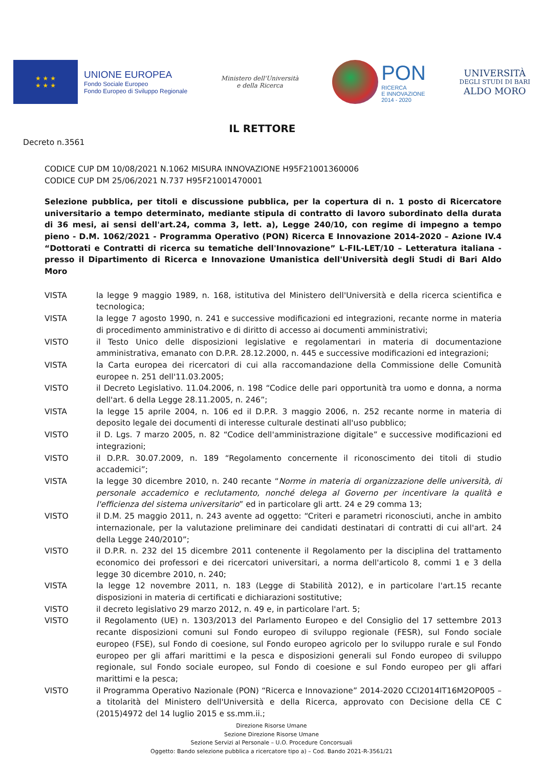★ ★ ★
★ ★ ★
UNIONE EUROPEA
Fondo Sociale Europeo
Fondo Europeo di Sviluppo Regionale
Ministero dell'Università
e della Ricerca
PON
RICERCA
E INNOVAZIONE
2014 - 2020
UNIVERSITÀ
DEGLI STUDI DI BARI
ALDO MORO
IL RETTORE
Decreto n.3561
CODICE CUP DM 10/08/2021 N.1062 MISURA INNOVAZIONE H95F21001360006
CODICE CUP DM 25/06/2021 N.737 H95F21001470001
Selezione pubblica, per titoli e discussione pubblica, per la copertura di n. 1 posto di Ricercatore universitario a tempo determinato, mediante stipula di contratto di lavoro subordinato della durata di 36 mesi, ai sensi dell'art.24, comma 3, lett. a), Legge 240/10, con regime di impegno a tempo pieno - D.M. 1062/2021 - Programma Operativo (PON) Ricerca E Innovazione 2014-2020 – Azione IV.4 “Dottorati e Contratti di ricerca su tematiche dell'Innovazione” L-FIL-LET/10 – Letteratura italiana - presso il Dipartimento di Ricerca e Innovazione Umanistica dell'Università degli Studi di Bari Aldo Moro
VISTA la legge 9 maggio 1989, n. 168, istitutiva del Ministero dell'Università e della ricerca scientifica e tecnologica;
VISTA la legge 7 agosto 1990, n. 241 e successive modificazioni ed integrazioni, recante norme in materia di procedimento amministrativo e di diritto di accesso ai documenti amministrativi;
VISTO il Testo Unico delle disposizioni legislative e regolamentari in materia di documentazione amministrativa, emanato con D.P.R. 28.12.2000, n. 445 e successive modificazioni ed integrazioni;
VISTA la Carta europea dei ricercatori di cui alla raccomandazione della Commissione delle Comunità europee n. 251 dell'11.03.2005;
VISTO il Decreto Legislativo. 11.04.2006, n. 198 “Codice delle pari opportunità tra uomo e donna, a norma dell'art. 6 della Legge 28.11.2005, n. 246”;
VISTA la legge 15 aprile 2004, n. 106 ed il D.P.R. 3 maggio 2006, n. 252 recante norme in materia di deposito legale dei documenti di interesse culturale destinati all'uso pubblico;
VISTO il D. Lgs. 7 marzo 2005, n. 82 “Codice dell'amministrazione digitale” e successive modificazioni ed integrazioni;
VISTO il D.P.R. 30.07.2009, n. 189 “Regolamento concernente il riconoscimento dei titoli di studio accademici”;
VISTA la legge 30 dicembre 2010, n. 240 recante “Norme in materia di organizzazione delle università, di personale accademico e reclutamento, nonché delega al Governo per incentivare la qualità e l'efficienza del sistema universitario” ed in particolare gli artt. 24 e 29 comma 13;
VISTO il D.M. 25 maggio 2011, n. 243 avente ad oggetto: “Criteri e parametri riconosciuti, anche in ambito internazionale, per la valutazione preliminare dei candidati destinatari di contratti di cui all'art. 24 della Legge 240/2010”;
VISTO il D.P.R. n. 232 del 15 dicembre 2011 contenente il Regolamento per la disciplina del trattamento economico dei professori e dei ricercatori universitari, a norma dell'articolo 8, commi 1 e 3 della legge 30 dicembre 2010, n. 240;
VISTA la legge 12 novembre 2011, n. 183 (Legge di Stabilità 2012), e in particolare l'art.15 recante disposizioni in materia di certificati e dichiarazioni sostitutive;
VISTO il decreto legislativo 29 marzo 2012, n. 49 e, in particolare l'art. 5;
VISTO il Regolamento (UE) n. 1303/2013 del Parlamento Europeo e del Consiglio del 17 settembre 2013 recante disposizioni comuni sul Fondo europeo di sviluppo regionale (FESR), sul Fondo sociale europeo (FSE), sul Fondo di coesione, sul Fondo europeo agricolo per lo sviluppo rurale e sul Fondo europeo per gli affari marittimi e la pesca e disposizioni generali sul Fondo europeo di sviluppo regionale, sul Fondo sociale europeo, sul Fondo di coesione e sul Fondo europeo per gli affari marittimi e la pesca;
VISTO il Programma Operativo Nazionale (PON) “Ricerca e Innovazione” 2014-2020 CCI2014IT16M2OP005 – a titolarità del Ministero dell'Università e della Ricerca, approvato con Decisione della CE C (2015)4972 del 14 luglio 2015 e ss.mm.ii.;
Direzione Risorse Umane
Sezione Direzione Risorse Umane
Sezione Servizi al Personale – U.O. Procedure Concorsuali
Oggetto: Bando selezione pubblica a ricercatore tipo a) – Cod. Bando 2021-R-3561/21